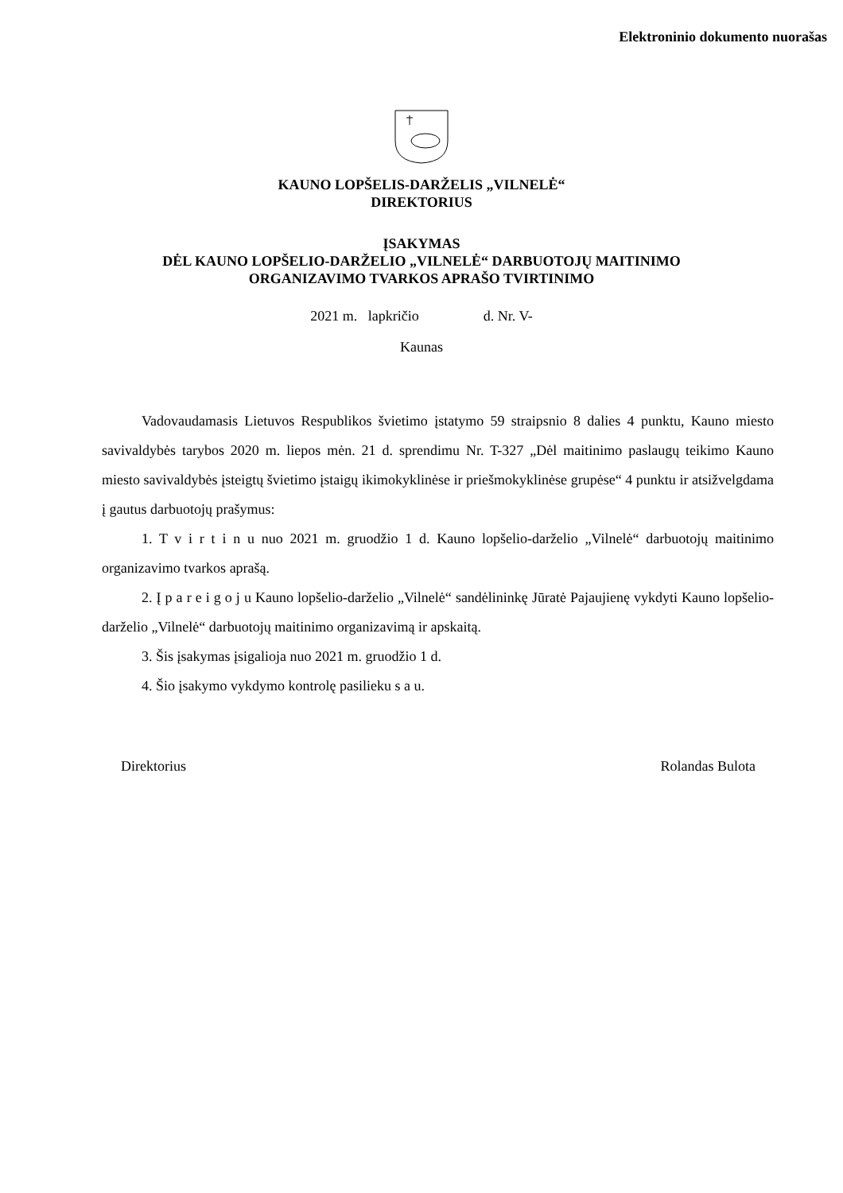Elektroninio dokumento nuorašas
KAUNO LOPŠELIS-DARŽELIS „VILNELĖ“
DIREKTORIUS
ĮSAKYMAS
DĖL KAUNO LOPŠELIO-DARŽELIO „VILNELĖ“ DARBUOTOJŲ MAITINIMO
ORGANIZAVIMO TVARKOS APRAŠO TVIRTINIMO
2021 m. lapkričio d. Nr. V-
Kaunas
Vadovaudamasis Lietuvos Respublikos švietimo įstatymo 59 straipsnio 8 dalies 4 punktu, Kauno miesto savivaldybės tarybos 2020 m. liepos mėn. 21 d. sprendimu Nr. T-327 „Dėl maitinimo paslaugų teikimo Kauno miesto savivaldybės įsteigtų švietimo įstaigų ikimokyklinėse ir priešmokyklinėse grupėse“ 4 punktu ir atsižvelgdama į gautus darbuotojų prašymus:
1. T v i r t i n u nuo 2021 m. gruodžio 1 d. Kauno lopšelio-darželio „Vilnelė“ darbuotojų maitinimo organizavimo tvarkos aprašą.
2. Į p a r e i g o j u Kauno lopšelio-darželio „Vilnelė“ sandėlininkę Jūratė Pajaujienę vykdyti Kauno lopšelio-darželio „Vilnelė“ darbuotojų maitinimo organizavimą ir apskaitą.
3. Šis įsakymas įsigalioja nuo 2021 m. gruodžio 1 d.
4. Šio įsakymo vykdymo kontrolę pasilieku s a u.
Direktorius Rolandas Bulota